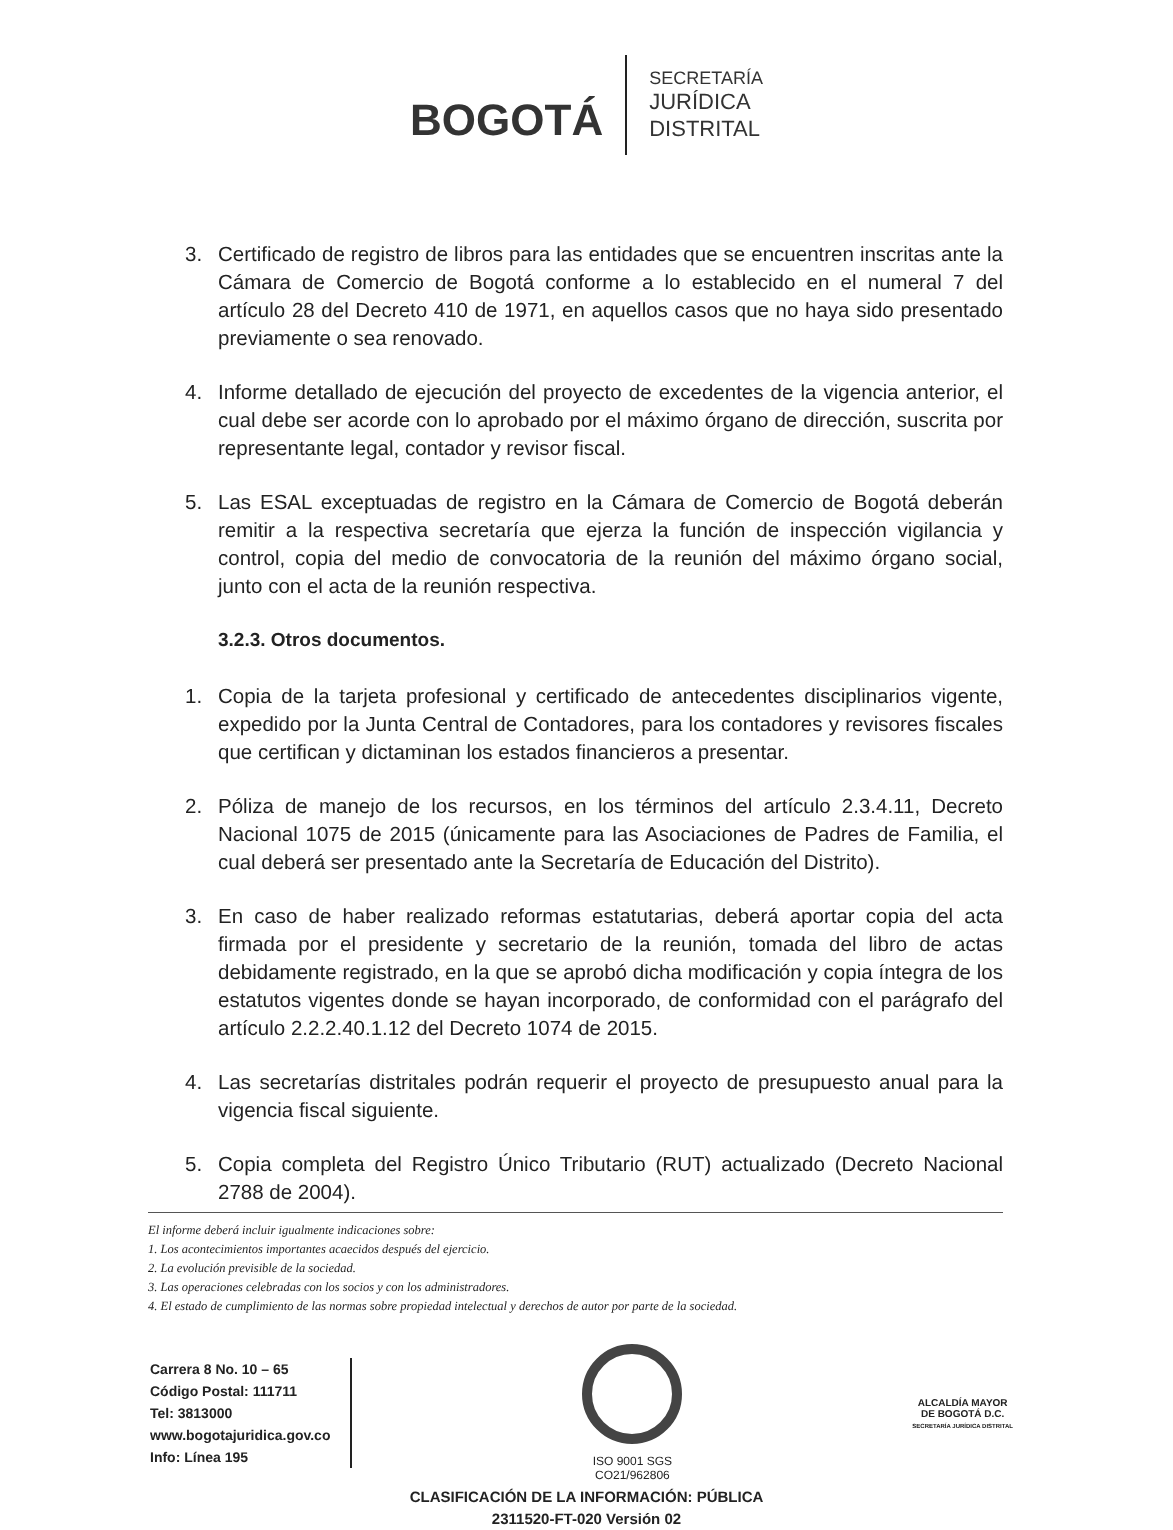BOGOTÁ
SECRETARÍA
JURÍDICA
DISTRITAL
3. Certificado de registro de libros para las entidades que se encuentren inscritas ante la Cámara de Comercio de Bogotá conforme a lo establecido en el numeral 7 del artículo 28 del Decreto 410 de 1971, en aquellos casos que no haya sido presentado previamente o sea renovado.
4. Informe detallado de ejecución del proyecto de excedentes de la vigencia anterior, el cual debe ser acorde con lo aprobado por el máximo órgano de dirección, suscrita por representante legal, contador y revisor fiscal.
5. Las ESAL exceptuadas de registro en la Cámara de Comercio de Bogotá deberán remitir a la respectiva secretaría que ejerza la función de inspección vigilancia y control, copia del medio de convocatoria de la reunión del máximo órgano social, junto con el acta de la reunión respectiva.
3.2.3. Otros documentos.
1. Copia de la tarjeta profesional y certificado de antecedentes disciplinarios vigente, expedido por la Junta Central de Contadores, para los contadores y revisores fiscales que certifican y dictaminan los estados financieros a presentar.
2. Póliza de manejo de los recursos, en los términos del artículo 2.3.4.11, Decreto Nacional 1075 de 2015 (únicamente para las Asociaciones de Padres de Familia, el cual deberá ser presentado ante la Secretaría de Educación del Distrito).
3. En caso de haber realizado reformas estatutarias, deberá aportar copia del acta firmada por el presidente y secretario de la reunión, tomada del libro de actas debidamente registrado, en la que se aprobó dicha modificación y copia íntegra de los estatutos vigentes donde se hayan incorporado, de conformidad con el parágrafo del artículo 2.2.2.40.1.12 del Decreto 1074 de 2015.
4. Las secretarías distritales podrán requerir el proyecto de presupuesto anual para la vigencia fiscal siguiente.
5. Copia completa del Registro Único Tributario (RUT) actualizado (Decreto Nacional 2788 de 2004).
El informe deberá incluir igualmente indicaciones sobre:
1. Los acontecimientos importantes acaecidos después del ejercicio.
2. La evolución previsible de la sociedad.
3. Las operaciones celebradas con los socios y con los administradores.
4. El estado de cumplimiento de las normas sobre propiedad intelectual y derechos de autor por parte de la sociedad.
Carrera 8 No. 10 – 65
Código Postal: 111711
Tel: 3813000
www.bogotajuridica.gov.co
Info: Línea 195
ISO 9001 SGS
CO21/962806
ALCALDÍA MAYOR
DE BOGOTÁ D.C.
SECRETARÍA JURÍDICA DISTRITAL
CLASIFICACIÓN DE LA INFORMACIÓN: PÚBLICA
2311520-FT-020 Versión 02